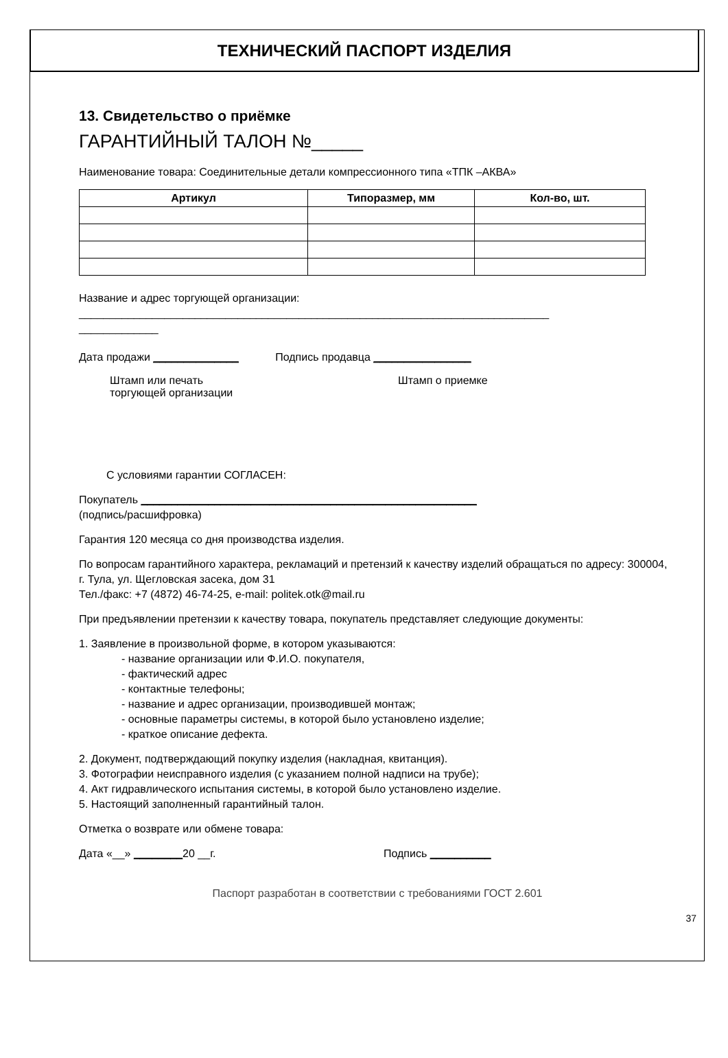ТЕХНИЧЕСКИЙ ПАСПОРТ ИЗДЕЛИЯ
13. Свидетельство о приёмке
ГАРАНТИЙНЫЙ ТАЛОН №_____
Наименование товара: Соединительные детали компрессионного типа «ТПК –АКВА»
| Артикул | Типоразмер, мм | Кол-во, шт. |
| --- | --- | --- |
Название и адрес торгующей организации:
_____________________________________________________________________________
_____________
Дата продажи ______________ Подпись продавца ________________
Штамп или печать
торгующей организации
Штамп о приемке
С условиями гарантии СОГЛАСЕН:
Покупатель _______________________________________________________
(подпись/расшифровка)
Гарантия 120 месяца со дня производства изделия.
По вопросам гарантийного характера, рекламаций и претензий к качеству изделий обращаться по адресу: 300004, г. Тула, ул. Щегловская засека, дом 31
Тел./факс: +7 (4872) 46-74-25, e-mail: politek.otk@mail.ru
При предъявлении претензии к качеству товара, покупатель представляет следующие документы:
1. Заявление в произвольной форме, в котором указываются:
- название организации или Ф.И.О. покупателя,
- фактический адрес
- контактные телефоны;
- название и адрес организации, производившей монтаж;
- основные параметры системы, в которой было установлено изделие;
- краткое описание дефекта.
2. Документ, подтверждающий покупку изделия (накладная, квитанция).
3. Фотографии неисправного изделия (с указанием полной надписи на трубе);
4. Акт гидравлического испытания системы, в которой было установлено изделие.
5. Настоящий заполненный гарантийный талон.
Отметка о возврате или обмене товара:
Дата «__» ________20 __г. Подпись __________
Паспорт разработан в соответствии с требованиями ГОСТ 2.601
37